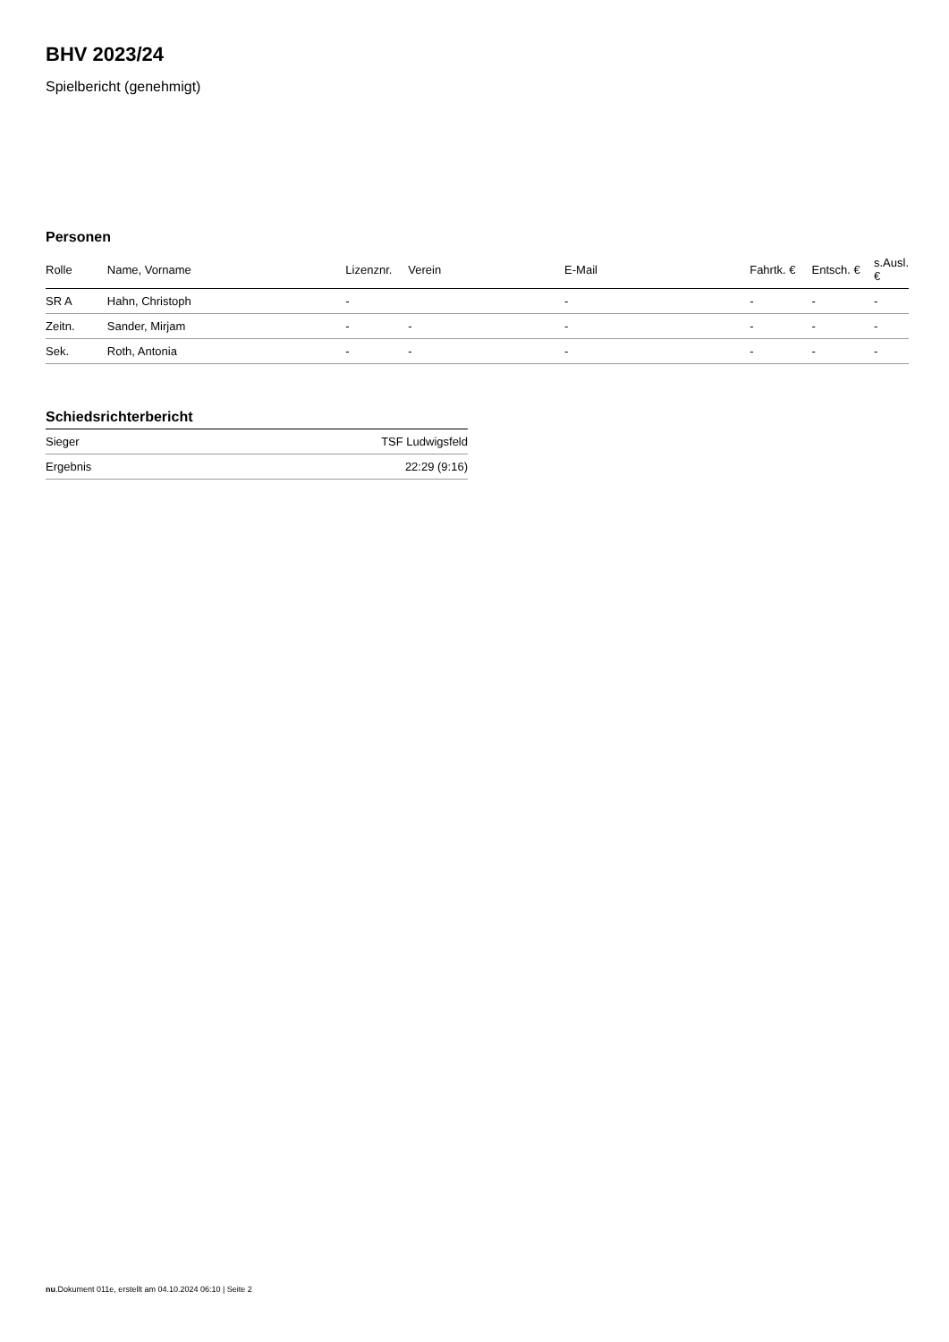BHV 2023/24
Spielbericht (genehmigt)
Personen
| Rolle | Name, Vorname | Lizenznr. | Verein | E-Mail | Fahrtk. € | Entsch. € | s.Ausl. € |
| --- | --- | --- | --- | --- | --- | --- | --- |
| SR A | Hahn, Christoph | - | | - | - | - | - |
| Zeitn. | Sander, Mirjam | - | - | - | - | - | - |
| Sek. | Roth, Antonia | - | - | - | - | - | - |
Schiedsrichterbericht
| Sieger | TSF Ludwigsfeld |
| Ergebnis | 22:29 (9:16) |
nu.Dokument 011e, erstellt am 04.10.2024 06:10 | Seite 2